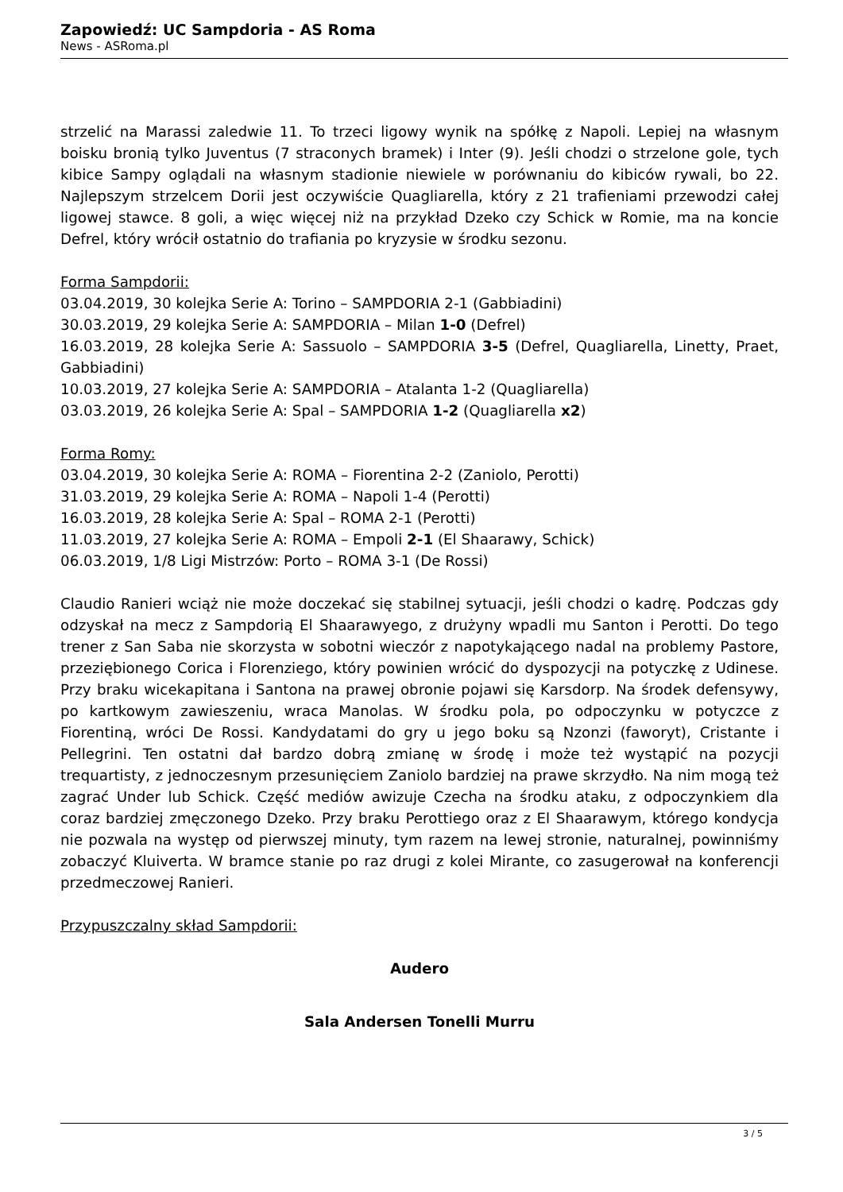Zapowiedź: UC Sampdoria - AS Roma
News - ASRoma.pl
strzelić na Marassi zaledwie 11. To trzeci ligowy wynik na spółkę z Napoli. Lepiej na własnym boisku bronią tylko Juventus (7 straconych bramek) i Inter (9). Jeśli chodzi o strzelone gole, tych kibice Sampy oglądali na własnym stadionie niewiele w porównaniu do kibiców rywali, bo 22. Najlepszym strzelcem Dorii jest oczywiście Quagliarella, który z 21 trafieniami przewodzi całej ligowej stawce. 8 goli, a więc więcej niż na przykład Dzeko czy Schick w Romie, ma na koncie Defrel, który wrócił ostatnio do trafiania po kryzysie w środku sezonu.
Forma Sampdorii:
03.04.2019, 30 kolejka Serie A: Torino – SAMPDORIA 2-1 (Gabbiadini)
30.03.2019, 29 kolejka Serie A: SAMPDORIA – Milan 1-0 (Defrel)
16.03.2019, 28 kolejka Serie A: Sassuolo – SAMPDORIA 3-5 (Defrel, Quagliarella, Linetty, Praet, Gabbiadini)
10.03.2019, 27 kolejka Serie A: SAMPDORIA – Atalanta 1-2 (Quagliarella)
03.03.2019, 26 kolejka Serie A: Spal – SAMPDORIA 1-2 (Quagliarella x2)
Forma Romy:
03.04.2019, 30 kolejka Serie A: ROMA – Fiorentina 2-2 (Zaniolo, Perotti)
31.03.2019, 29 kolejka Serie A: ROMA – Napoli 1-4 (Perotti)
16.03.2019, 28 kolejka Serie A: Spal – ROMA 2-1 (Perotti)
11.03.2019, 27 kolejka Serie A: ROMA – Empoli 2-1 (El Shaarawy, Schick)
06.03.2019, 1/8 Ligi Mistrzów: Porto – ROMA 3-1 (De Rossi)
Claudio Ranieri wciąż nie może doczekać się stabilnej sytuacji, jeśli chodzi o kadrę. Podczas gdy odzyskał na mecz z Sampdorią El Shaarawyego, z drużyny wpadli mu Santon i Perotti. Do tego trener z San Saba nie skorzysta w sobotni wieczór z napotykającego nadal na problemy Pastore, przeziębionego Corica i Florenziego, który powinien wrócić do dyspozycji na potyczkę z Udinese. Przy braku wicekapitana i Santona na prawej obronie pojawi się Karsdorp. Na środek defensywy, po kartkowym zawieszeniu, wraca Manolas. W środku pola, po odpoczynku w potyczce z Fiorentiną, wróci De Rossi. Kandydatami do gry u jego boku są Nzonzi (faworyt), Cristante i Pellegrini. Ten ostatni dał bardzo dobrą zmianę w środę i może też wystąpić na pozycji trequartisty, z jednoczesnym przesunięciem Zaniolo bardziej na prawe skrzydło. Na nim mogą też zagrać Under lub Schick. Część mediów awizuje Czecha na środku ataku, z odpoczynkiem dla coraz bardziej zmęczonego Dzeko. Przy braku Perottiego oraz z El Shaarawym, którego kondycja nie pozwala na występ od pierwszej minuty, tym razem na lewej stronie, naturalnej, powinniśmy zobaczyć Kluiverta. W bramce stanie po raz drugi z kolei Mirante, co zasugerował na konferencji przedmeczowej Ranieri.
Przypuszczalny skład Sampdorii:
Audero
Sala Andersen Tonelli Murru
3 / 5